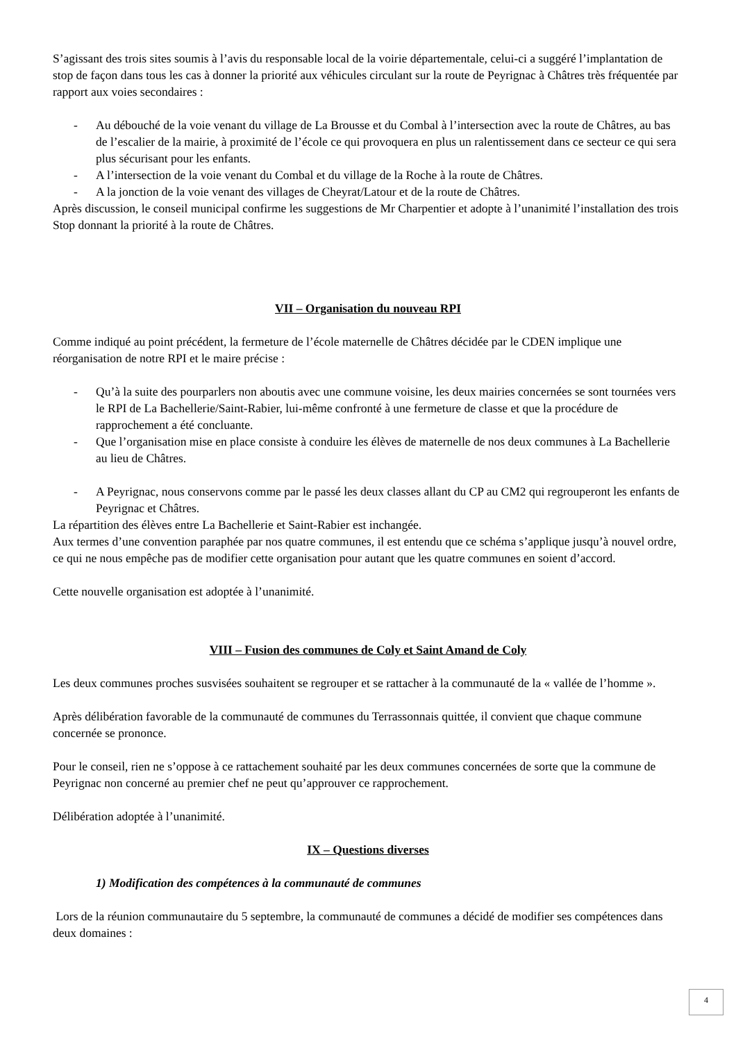S’agissant des trois sites soumis à l’avis du responsable local de la voirie départementale, celui-ci a suggéré l’implantation de stop de façon dans tous les cas à donner la priorité aux véhicules circulant sur la route de Peyrignac à Châtres très fréquentée par rapport aux voies secondaires :
- Au débouché de la voie venant du village de La Brousse et du Combal à l’intersection avec la route de Châtres, au bas de l’escalier de la mairie, à proximité de l’école ce qui provoquera en plus un ralentissement dans ce secteur ce qui sera plus sécurisant pour les enfants.
- A l’intersection de la voie venant du Combal et du village de la Roche à la route de Châtres.
- A la jonction de la voie venant des villages de Cheyrat/Latour et de la route de Châtres.
Après discussion, le conseil municipal confirme les suggestions de Mr Charpentier et adopte à l’unanimité l’installation des trois Stop donnant la priorité à la route de Châtres.
VII – Organisation du nouveau RPI
Comme indiqué au point précédent, la fermeture de l’école maternelle de Châtres décidée par le CDEN implique une réorganisation de notre RPI et le maire précise :
- Qu’à la suite des pourparlers non aboutis avec une commune voisine, les deux mairies concernées se sont tournées vers le RPI de La Bachellerie/Saint-Rabier, lui-même confronté à une fermeture de classe et que la procédure de rapprochement a été concluante.
- Que l’organisation mise en place consiste à conduire les élèves de maternelle de nos deux communes à La Bachellerie au lieu de Châtres.
- A Peyrignac, nous conservons comme par le passé les deux classes allant du CP au CM2 qui regrouperont les enfants de Peyrignac et Châtres.
La répartition des élèves entre La Bachellerie et Saint-Rabier est inchangée.
Aux termes d’une convention paraphée par nos quatre communes, il est entendu que ce schéma s’applique jusqu’à nouvel ordre, ce qui ne nous empêche pas de modifier cette organisation pour autant que les quatre communes en soient d’accord.
Cette nouvelle organisation est adoptée à l’unanimité.
VIII – Fusion des communes de Coly et Saint Amand de Coly
Les deux communes proches susvisées souhaitent se regrouper et se rattacher à la communauté de la « vallée de l’homme ».
Après délibération favorable de la communauté de communes du Terrassonnais quittée, il convient que chaque commune concernée se prononce.
Pour le conseil, rien ne s’oppose à ce rattachement souhaité par les deux communes concernées de sorte que la commune de Peyrignac non concerné au premier chef ne peut qu’approuver ce rapprochement.
Délibération adoptée à l’unanimité.
IX – Questions diverses
1) Modification des compétences à la communauté de communes
Lors de la réunion communautaire du 5 septembre, la communauté de communes a décidé de modifier ses compétences dans deux domaines :
4